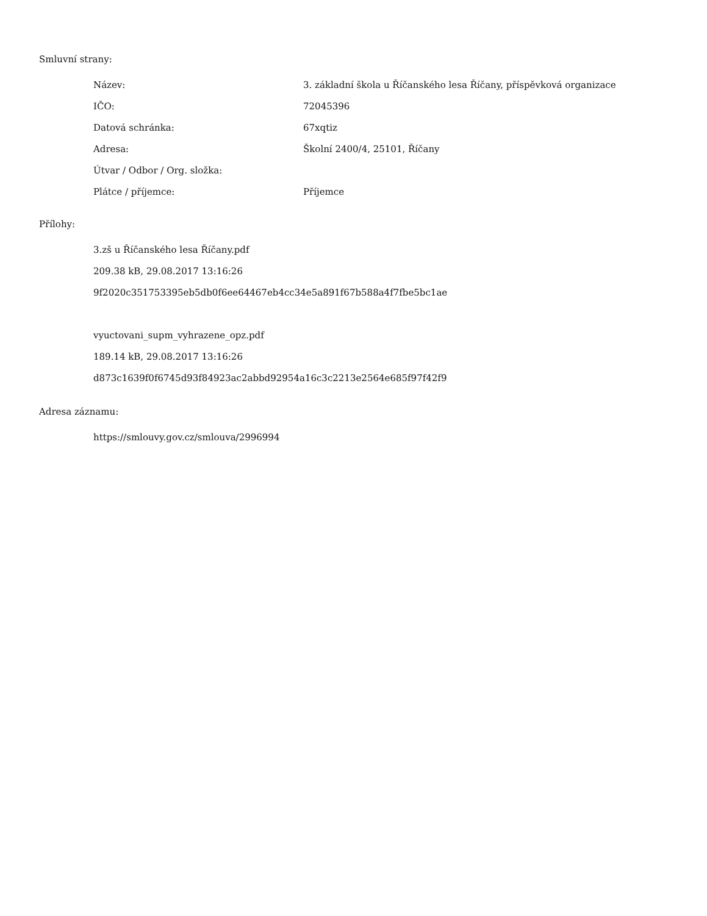Smluvní strany:
| Název: | 3. základní škola u Říčanského lesa Říčany, příspěvková organizace |
| IČO: | 72045396 |
| Datová schránka: | 67xqtiz |
| Adresa: | Školní 2400/4, 25101, Říčany |
| Útvar / Odbor / Org. složka: | |
| Plátce / příjemce: | Příjemce |
Přílohy:
3.zš u Říčanského lesa Říčany.pdf
209.38 kB, 29.08.2017 13:16:26
9f2020c351753395eb5db0f6ee64467eb4cc34e5a891f67b588a4f7fbe5bc1ae
vyuctovani_supm_vyhrazene_opz.pdf
189.14 kB, 29.08.2017 13:16:26
d873c1639f0f6745d93f84923ac2abbd92954a16c3c2213e2564e685f97f42f9
Adresa záznamu:
https://smlouvy.gov.cz/smlouva/2996994